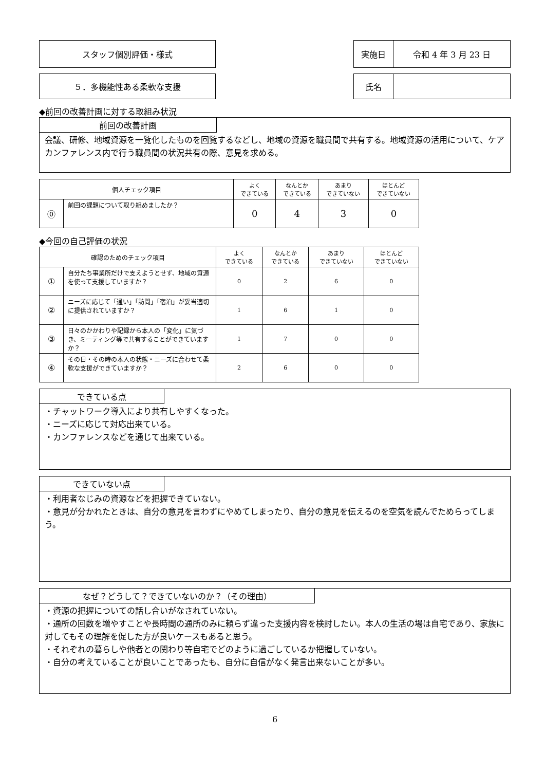スタッフ個別評価・様式 実施日 令和 4 年 3 月 23 日
５．多機能性ある柔軟な支援 氏名
◆前回の改善計画に対する取組み状況
前回の改善計画
会議、研修、地域資源を一覧化したものを回覧するなどし、地域の資源を職員間で共有する。地域資源の活用について、ケアカンファレンス内で行う職員間の状況共有の際、意見を求める。
| 個人チェック項目 | | よく できている | なんとか できている | あまり できていない | ほとんど できていない |
| --- | --- | --- | --- | --- | --- |
| ⓪ | 前回の課題について取り組めましたか？ | 0 | 4 | 3 | 0 |
◆今回の自己評価の状況
| 確認のためのチェック項目 | | よく できている | なんとか できている | あまり できていない | ほとんど できていない |
| --- | --- | --- | --- | --- | --- |
| ① | 自分たち事業所だけで支えようとせず、地域の資源を使って支援していますか？ | 0 | 2 | 6 | 0 |
| ② | ニーズに応じて「通い」「訪問」「宿泊」が妥当適切に提供されていますか？ | 1 | 6 | 1 | 0 |
| ③ | 日々のかかわりや記録から本人の「変化」に気づき、ミーティング等で共有することができていますか？ | 1 | 7 | 0 | 0 |
| ④ | その日・その時の本人の状態・ニーズに合わせて柔軟な支援ができていますか？ | 2 | 6 | 0 | 0 |
できている点
・チャットワーク導入により共有しやすくなった。
・ニーズに応じて対応出来ている。
・カンファレンスなどを通じて出来ている。
できていない点
・利用者なじみの資源などを把握できていない。
・意見が分かれたときは、自分の意見を言わずにやめてしまったり、自分の意見を伝えるのを空気を読んでためらってしまう。
なぜ？どうして？できていないのか？（その理由）
・資源の把握についての話し合いがなされていない。
・通所の回数を増やすことや長時間の通所のみに頼らず違った支援内容を検討したい。本人の生活の場は自宅であり、家族に対してもその理解を促した方が良いケースもあると思う。
・それぞれの暮らしや他者との関わり等自宅でどのように過ごしているか把握していない。
・自分の考えていることが良いことであったも、自分に自信がなく発言出来ないことが多い。
6